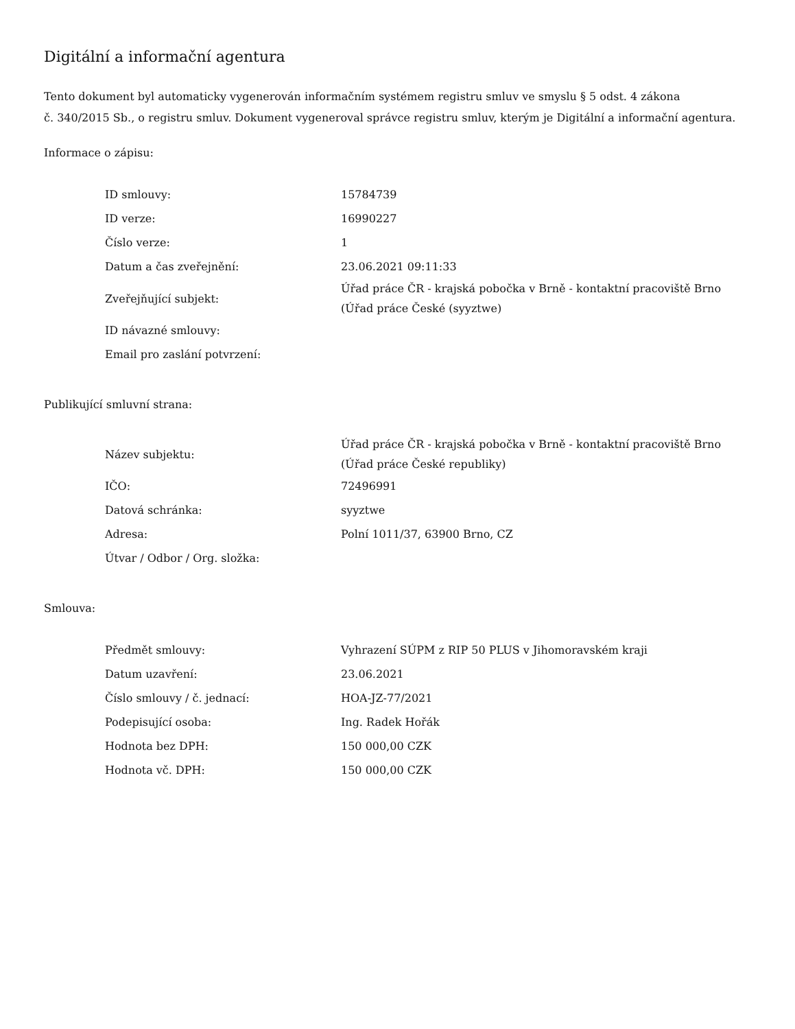Digitální a informační agentura
Tento dokument byl automaticky vygenerován informačním systémem registru smluv ve smyslu § 5 odst. 4 zákona
č. 340/2015 Sb., o registru smluv. Dokument vygeneroval správce registru smluv, kterým je Digitální a informační agentura.
Informace o zápisu:
| ID smlouvy: | 15784739 |
| ID verze: | 16990227 |
| Číslo verze: | 1 |
| Datum a čas zveřejnění: | 23.06.2021 09:11:33 |
| Zveřejňující subjekt: | Úřad práce ČR - krajská pobočka v Brně - kontaktní pracoviště Brno (Úřad práce České (syyztwe) |
| ID návazné smlouvy: | |
| Email pro zaslání potvrzení: | |
Publikující smluvní strana:
| Název subjektu: | Úřad práce ČR - krajská pobočka v Brně - kontaktní pracoviště Brno (Úřad práce České republiky) |
| IČO: | 72496991 |
| Datová schránka: | syyztwe |
| Adresa: | Polní 1011/37, 63900 Brno, CZ |
| Útvar / Odbor / Org. složka: | |
Smlouva:
| Předmět smlouvy: | Vyhrazení SÚPM z RIP 50 PLUS v Jihomoravském kraji |
| Datum uzavření: | 23.06.2021 |
| Číslo smlouvy / č. jednací: | HOA-JZ-77/2021 |
| Podepisující osoba: | Ing. Radek Hořák |
| Hodnota bez DPH: | 150 000,00 CZK |
| Hodnota vč. DPH: | 150 000,00 CZK |